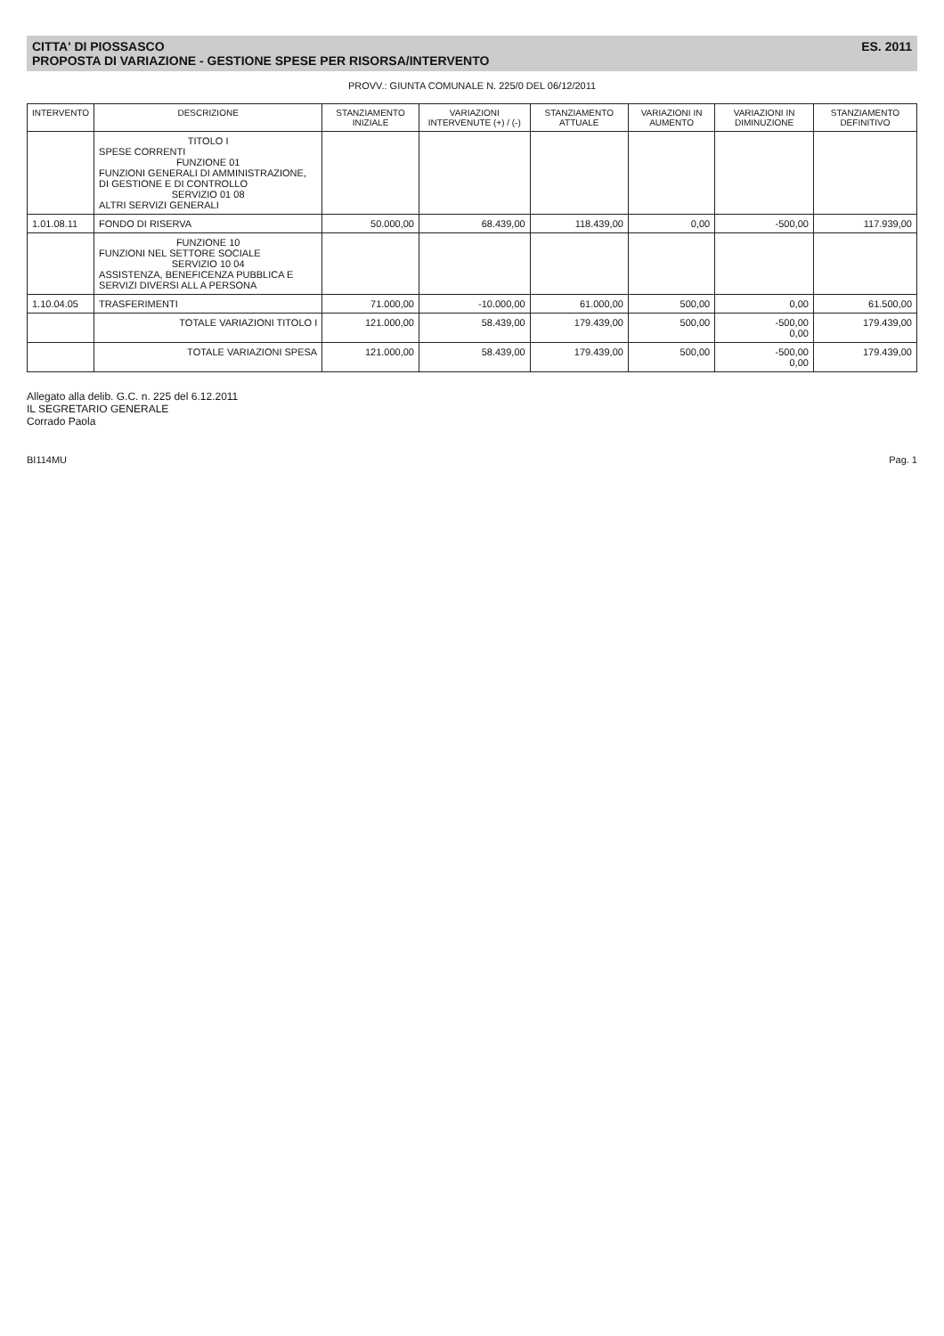CITTA' DI PIOSSASCO
PROPOSTA DI VARIAZIONE - GESTIONE SPESE PER RISORSA/INTERVENTO
ES. 2011
PROVV.: GIUNTA COMUNALE N. 225/0 DEL 06/12/2011
| INTERVENTO | DESCRIZIONE | STANZIAMENTO INIZIALE | VARIAZIONI INTERVENUTE (+) / (-) | STANZIAMENTO ATTUALE | VARIAZIONI IN AUMENTO | VARIAZIONI IN DIMINUZIONE | STANZIAMENTO DEFINITIVO |
| --- | --- | --- | --- | --- | --- | --- | --- |
| | TITOLO I SPESE CORRENTI FUNZIONE 01 FUNZIONI GENERALI DI AMMINISTRAZIONE, DI GESTIONE E DI CONTROLLO SERVIZIO 01 08 ALTRI SERVIZI GENERALI | | | | | | |
| 1.01.08.11 | FONDO DI RISERVA | 50.000,00 | 68.439,00 | 118.439,00 | 0,00 | -500,00 | 117.939,00 |
| | FUNZIONE 10 FUNZIONI NEL SETTORE SOCIALE SERVIZIO 10 04 ASSISTENZA, BENEFICENZA PUBBLICA E SERVIZI DIVERSI ALL A PERSONA | | | | | | |
| 1.10.04.05 | TRASFERIMENTI | 71.000,00 | -10.000,00 | 61.000,00 | 500,00 | 0,00 | 61.500,00 |
| | TOTALE VARIAZIONI TITOLO I | 121.000,00 | 58.439,00 | 179.439,00 | 500,00 | -500,00 0,00 | 179.439,00 |
| | TOTALE VARIAZIONI SPESA | 121.000,00 | 58.439,00 | 179.439,00 | 500,00 | -500,00 0,00 | 179.439,00 |
Allegato alla delib. G.C. n. 225 del 6.12.2011
IL SEGRETARIO GENERALE
Corrado Paola
BI114MU Pag. 1